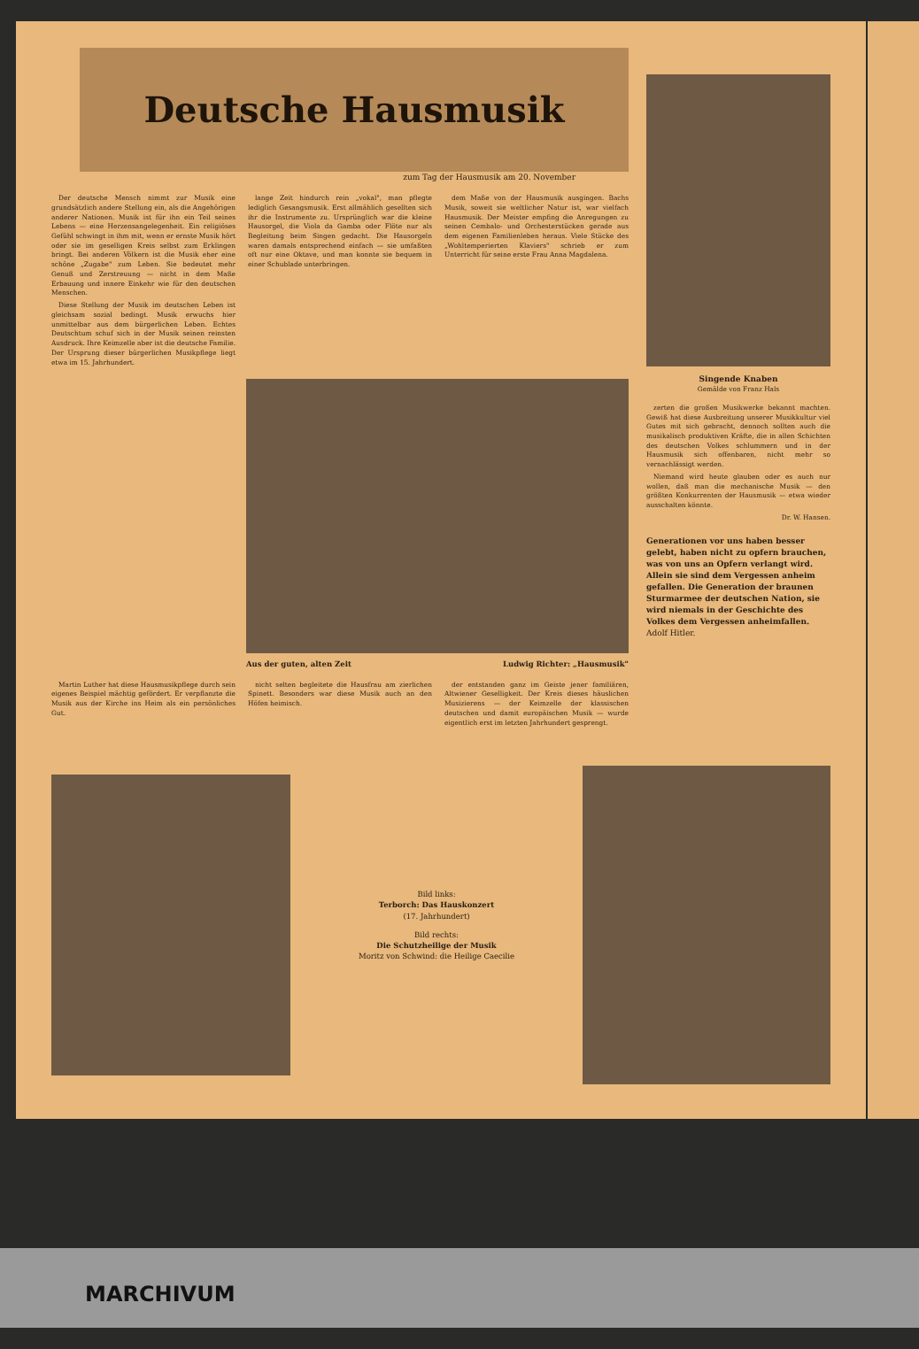Deutsche Hausmusik
zum Tag der Hausmusik am 20. November
Der deutsche Mensch nimmt zur Musik eine grundsätzlich andere Stellung ein, als die Angehörigen anderer Nationen. Musik ist für ihn ein Teil seines Lebens — eine Herzensangelegenheit. Ein religiöses Gefühl schwingt in ihm mit, wenn er ernste Musik hört oder sie im geselligen Kreis selbst zum Erklingen bringt. Bei anderen Völkern ist die Musik eher eine schöne „Zugabe" zum Leben. Sie bedeutet mehr Genuß und Zerstreuung — nicht in dem Maße Erbauung und innere Einkehr wie für den deutschen Menschen.
Diese Stellung der Musik im deutschen Leben ist gleichsam sozial bedingt. Musik erwuchs hier unmittelbar aus dem bürgerlichen Leben. Echtes Deutschtum schuf sich in der Musik seinen reinsten Ausdruck. Ihre Keimzelle aber ist die deutsche Familie. Der Ursprung dieser bürgerlichen Musikpflege liegt etwa im 15. Jahrhundert.
lange Zeit hindurch rein „vokal", man pflegte lediglich Gesangsmusik. Erst allmählich gesellten sich ihr die Instrumente zu. Ursprünglich war die kleine Hausorgel, die Viola da Gamba oder Flöte nur als Begleitung beim Singen gedacht. Die Hausorgeln waren damals entsprechend einfach — sie umfaßten oft nur eine Oktave, und man konnte sie bequem in einer Schublade unterbringen.
dem Maße von der Hausmusik ausgingen. Bachs Musik, soweit sie weltlicher Natur ist, war vielfach Hausmusik. Der Meister empfing die Anregungen zu seinen Cembalo- und Orchesterstücken gerade aus dem eigenen Familienleben heraus. Viele Stücke des „Wohltemperierten Klaviers" schrieb er zum Unterricht für seine erste Frau Anna Magdalena.
Aus der guten, alten Zeit Ludwig Richter: „Hausmusik"
Martin Luther hat diese Hausmusikpflege durch sein eigenes Beispiel mächtig gefördert. Er verpflanzte die Musik aus der Kirche ins Heim als ein persönliches Gut.
nicht selten begleitete die Hausfrau am zierlichen Spinett. Besonders war diese Musik auch an den Höfen heimisch.
der entstanden ganz im Geiste jener familiären, Altwiener Geselligkeit. Der Kreis dieses häuslichen Musizierens — der Keimzelle der klassischen deutschen und damit europäischen Musik — wurde eigentlich erst im letzten Jahrhundert gesprengt.
Singende Knaben
Gemälde von Franz Hals
zerten die großen Musikwerke bekannt machten. Gewiß hat diese Ausbreitung unserer Musikkultur viel Gutes mit sich gebracht, dennoch sollten auch die musikalisch produktiven Kräfte, die in allen Schichten des deutschen Volkes schlummern und in der Hausmusik sich offenbaren, nicht mehr so vernachlässigt werden.
Niemand wird heute glauben oder es auch nur wollen, daß man die mechanische Musik — den größten Konkurrenten der Hausmusik — etwa wieder ausschalten könnte.
Dr. W. Hansen.
Generationen vor uns haben besser gelebt, haben nicht zu opfern brauchen, was von uns an Opfern verlangt wird. Allein sie sind dem Vergessen anheim gefallen. Die Generation der braunen Sturmarmee der deutschen Nation, sie wird niemals in der Geschichte des Volkes dem Vergessen anheimfallen. Adolf Hitler.
Bild links:
Terborch: Das Hauskonzert
(17. Jahrhundert)
Bild rechts:
Die Schutzheilige der Musik
Moritz von Schwind: die Heilige Caecilie
MARCHIVUM